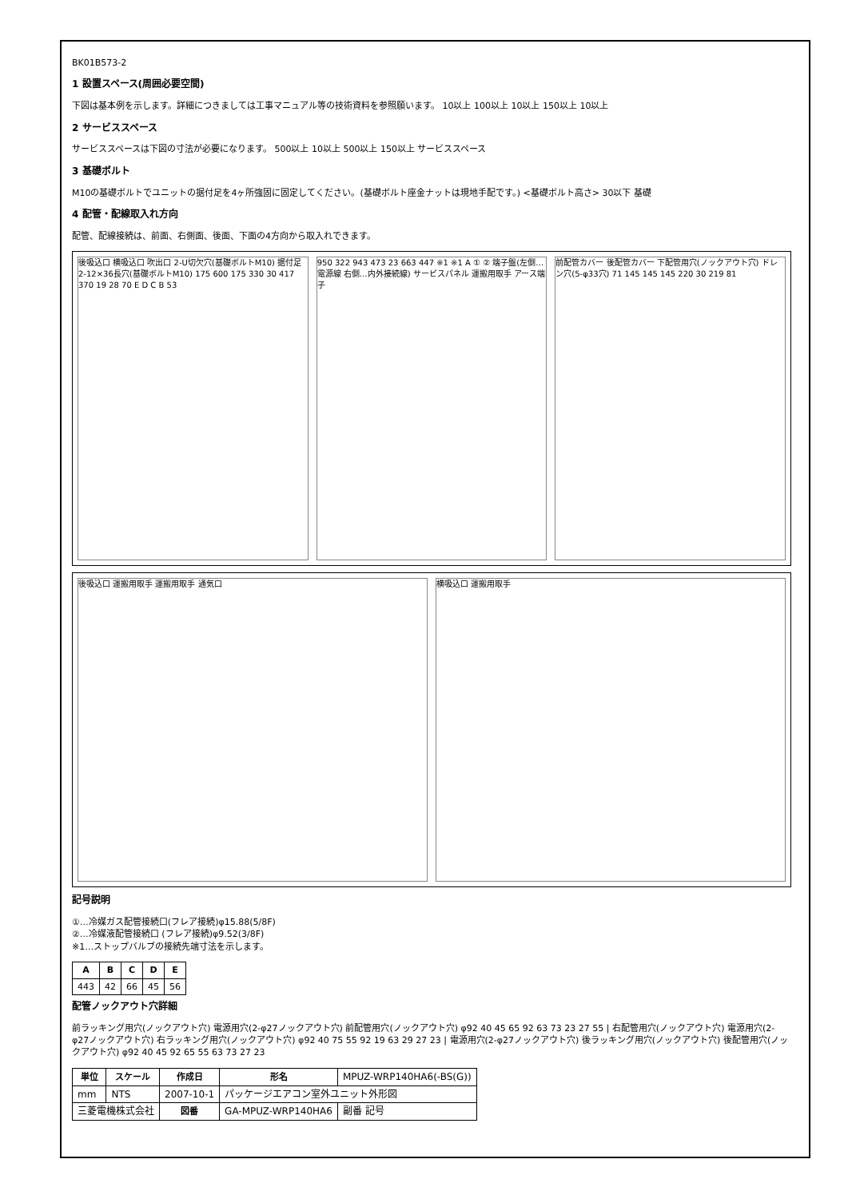BK01B573-2
1 設置スペース(周囲必要空間)
下図は基本例を示します。詳細につきましては工事マニュアル等の技術資料を参照願います。 10以上 100以上 10以上 150以上 10以上
2 サービススペース
サービススペースは下図の寸法が必要になります。 500以上 10以上 500以上 150以上 サービススペース
3 基礎ボルト
M10の基礎ボルトでユニットの据付足を4ヶ所強固に固定してください。(基礎ボルト座金ナットは現地手配です。) <基礎ボルト高さ> 30以下 基礎
4 配管・配線取入れ方向
配管、配線接続は、前面、右側面、後面、下面の4方向から取入れできます。
後吸込口 横吸込口 吹出口 2-U切欠穴(基礎ボルトM10) 据付足 2-12×36長穴(基礎ボルトM10) 175 600 175 330 30 417 370 19 28 70 E D C B 53
950 322 943 473 23 663 447 ※1 ※1 A ① ② 端子盤(左側…電源線 右側…内外接続線) サービスパネル 運搬用取手 アース端子
前配管カバー 後配管カバー 下配管用穴(ノックアウト穴) ドレン穴(5-φ33穴) 71 145 145 145 220 30 219 81
後吸込口 運搬用取手 運搬用取手 通気口
横吸込口 運搬用取手
記号説明
①…冷媒ガス配管接続口(フレア接続)φ15.88(5/8F)
②…冷媒液配管接続口 (フレア接続)φ9.52(3/8F)
※1…ストップバルブの接続先端寸法を示します。
| A | B | C | D | E |
| --- | --- | --- | --- | --- |
| 443 | 42 | 66 | 45 | 56 |
配管ノックアウト穴詳細
前ラッキング用穴(ノックアウト穴) 電源用穴(2-φ27ノックアウト穴) 前配管用穴(ノックアウト穴) φ92 40 45 65 92 63 73 23 27 55 | 右配管用穴(ノックアウト穴) 電源用穴(2-φ27ノックアウト穴) 右ラッキング用穴(ノックアウト穴) φ92 40 75 55 92 19 63 29 27 23 | 電源用穴(2-φ27ノックアウト穴) 後ラッキング用穴(ノックアウト穴) 後配管用穴(ノックアウト穴) φ92 40 45 92 65 55 63 73 27 23
| 単位 | スケール | 作成日 | 形名 | MPUZ-WRP140HA6(-BS(G)) |
| mm | NTS | 2007-10-1 | パッケージエアコン室外ユニット外形図 | |
| 三菱電機株式会社 | | 図番 | GA-MPUZ-WRP140HA6 | 副番 記号 |